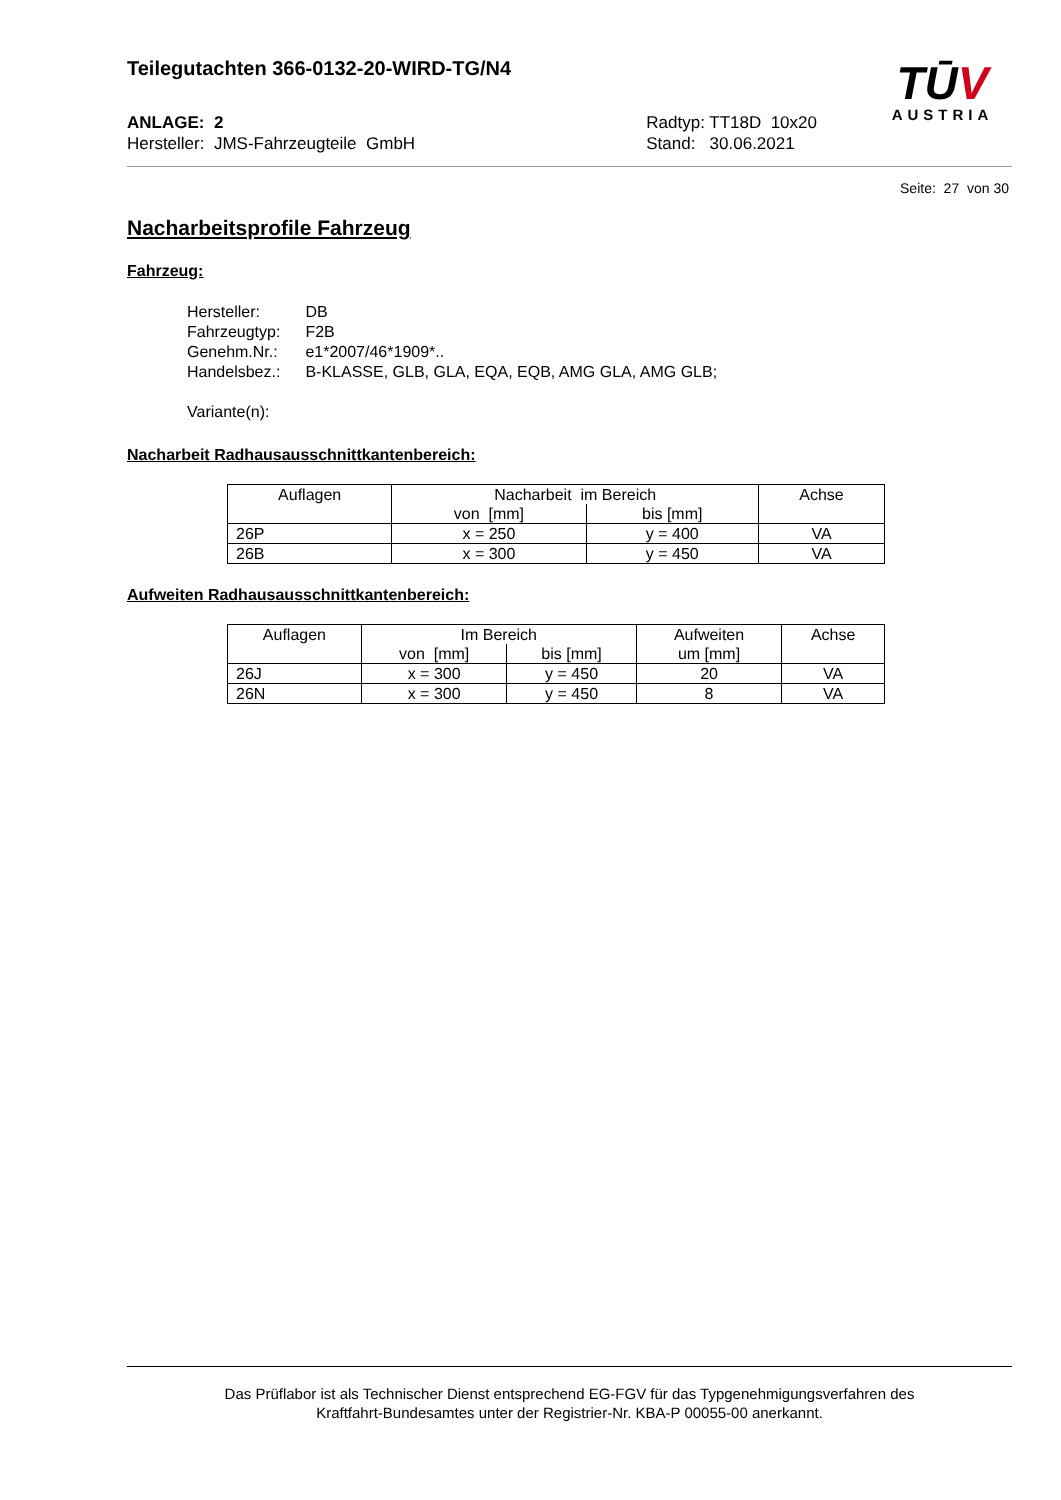Teilegutachten 366-0132-20-WIRD-TG/N4
ANLAGE: 2
Hersteller: JMS-Fahrzeugteile GmbH
Radtyp: TT18D 10x20
Stand: 30.06.2021
TŪV
AUSTRIA
Seite: 27 von 30
Nacharbeitsprofile Fahrzeug
Fahrzeug:
| Hersteller: | DB |
| Fahrzeugtyp: | F2B |
| Genehm.Nr.: | e1*2007/46*1909*.. |
| Handelsbez.: | B-KLASSE, GLB, GLA, EQA, EQB, AMG GLA, AMG GLB; |
| Variante(n): | |
Nacharbeit Radhausausschnittkantenbereich:
| Auflagen | Nacharbeit im Bereich | | Achse |
| --- | --- | --- | --- |
| | von [mm] | bis [mm] | |
| 26P | x = 250 | y = 400 | VA |
| 26B | x = 300 | y = 450 | VA |
Aufweiten Radhausausschnittkantenbereich:
| Auflagen | Im Bereich | | Aufweiten | Achse |
| --- | --- | --- | --- | --- |
| | von [mm] | bis [mm] | um [mm] | |
| 26J | x = 300 | y = 450 | 20 | VA |
| 26N | x = 300 | y = 450 | 8 | VA |
Das Prüflabor ist als Technischer Dienst entsprechend EG-FGV für das Typgenehmigungsverfahren des
Kraftfahrt-Bundesamtes unter der Registrier-Nr. KBA-P 00055-00 anerkannt.